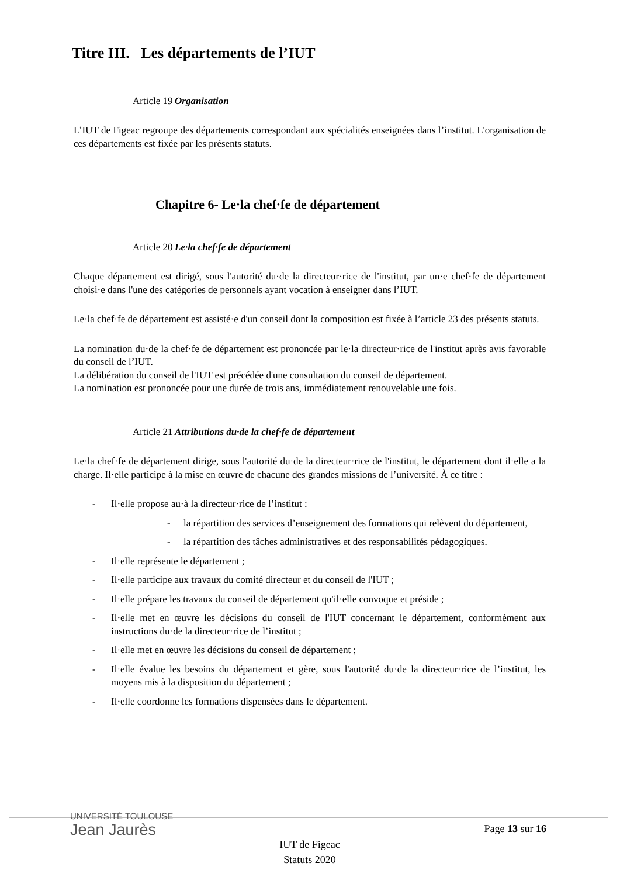Titre III. Les départements de l’IUT
Article 19 Organisation
L’IUT de Figeac regroupe des départements correspondant aux spécialités enseignées dans l’institut. L'organisation de ces départements est fixée par les présents statuts.
Chapitre 6- Le·la chef·fe de département
Article 20 Le·la chef·fe de département
Chaque département est dirigé, sous l'autorité du·de la directeur·rice de l'institut, par un·e chef·fe de département choisi·e dans l'une des catégories de personnels ayant vocation à enseigner dans l’IUT.
Le·la chef·fe de département est assisté·e d'un conseil dont la composition est fixée à l’article 23 des présents statuts.
La nomination du·de la chef·fe de département est prononcée par le·la directeur·rice de l'institut après avis favorable du conseil de l’IUT.
La délibération du conseil de l'IUT est précédée d'une consultation du conseil de département.
La nomination est prononcée pour une durée de trois ans, immédiatement renouvelable une fois.
Article 21 Attributions du·de la chef·fe de département
Le·la chef·fe de département dirige, sous l'autorité du·de la directeur·rice de l'institut, le département dont il·elle a la charge. Il·elle participe à la mise en œuvre de chacune des grandes missions de l’université. À ce titre :
- Il·elle propose au·à la directeur·rice de l’institut :
- la répartition des services d’enseignement des formations qui relèvent du département,
- la répartition des tâches administratives et des responsabilités pédagogiques.
- Il·elle représente le département ;
- Il·elle participe aux travaux du comité directeur et du conseil de l'IUT ;
- Il·elle prépare les travaux du conseil de département qu'il·elle convoque et préside ;
- Il·elle met en œuvre les décisions du conseil de l'IUT concernant le département, conformément aux instructions du·de la directeur·rice de l’institut ;
- Il·elle met en œuvre les décisions du conseil de département ;
- Il·elle évalue les besoins du département et gère, sous l'autorité du·de la directeur·rice de l’institut, les moyens mis à la disposition du département ;
- Il·elle coordonne les formations dispensées dans le département.
UNIVERSITÉ TOULOUSE
Jean Jaurès
Page 13 sur 16
IUT de Figeac
Statuts 2020